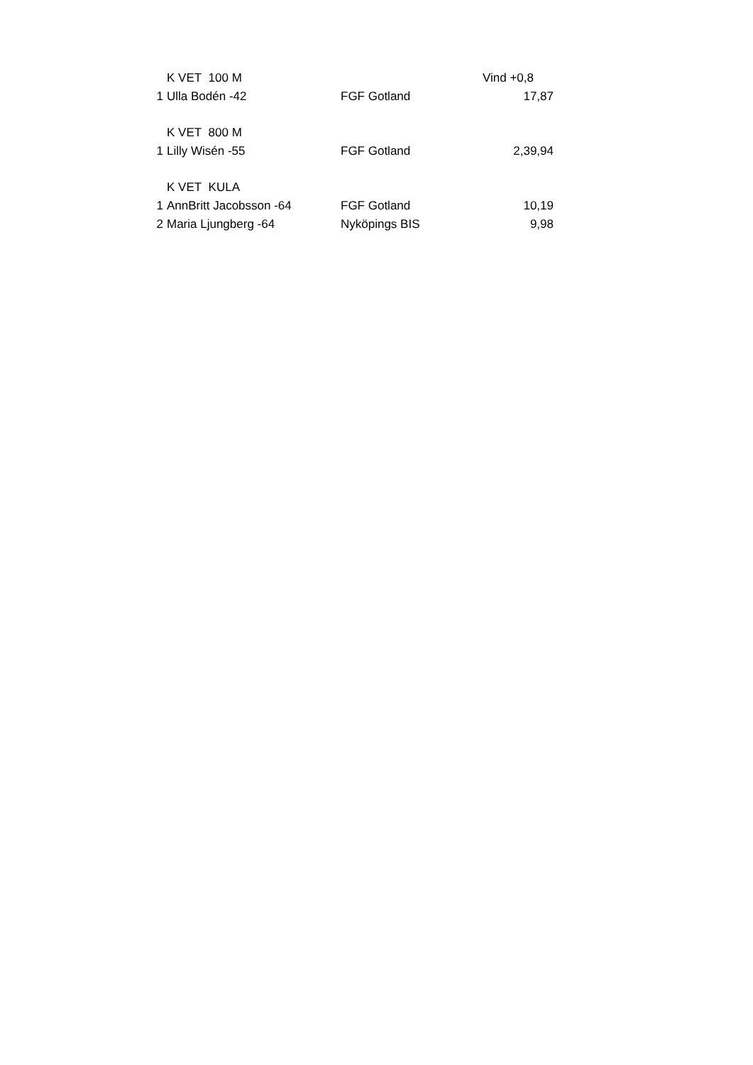| | K VET 100 M | | Vind +0,8 |
| 1 | Ulla Bodén -42 | FGF Gotland | 17,87 |
| | K VET 800 M | | |
| 1 | Lilly Wisén -55 | FGF Gotland | 2,39,94 |
| | K VET KULA | | |
| 1 | AnnBritt Jacobsson -64 | FGF Gotland | 10,19 |
| 2 | Maria Ljungberg -64 | Nyköpings BIS | 9,98 |